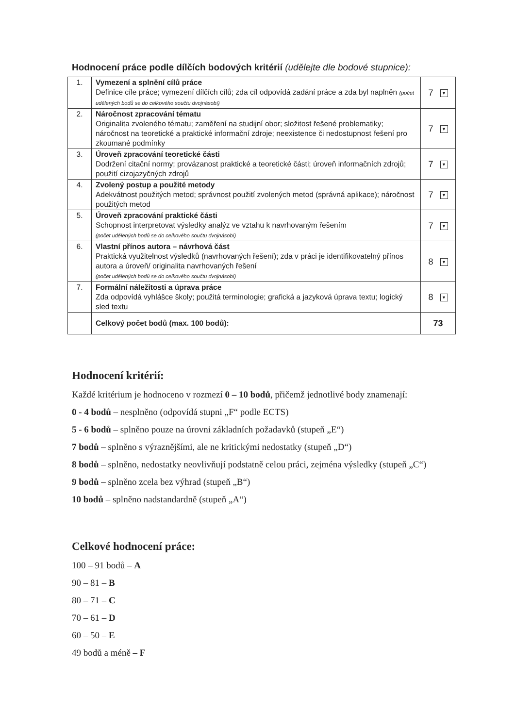Hodnocení práce podle dílčích bodových kritérií (udělejte dle bodové stupnice):
| 1. | Vymezení a splnění cílů práce Definice cíle práce; vymezení dílčích cílů; zda cíl odpovídá zadání práce a zda byl naplněn (počet udělených bodů se do celkového součtu dvojnásobí) | 7 ▼ |
| 2. | Náročnost zpracování tématu Originalita zvoleného tématu; zaměření na studijní obor; složitost řešené problematiky; náročnost na teoretické a praktické informační zdroje; neexistence či nedostupnost řešení pro zkoumané podmínky | 7 ▼ |
| 3. | Úroveň zpracování teoretické části Dodržení citační normy; provázanost praktické a teoretické části; úroveň informačních zdrojů; použití cizojazyčných zdrojů | 7 ▼ |
| 4. | Zvolený postup a použité metody Adekvátnost použitých metod; správnost použití zvolených metod (správná aplikace); náročnost použitých metod | 7 ▼ |
| 5. | Úroveň zpracování praktické části Schopnost interpretovat výsledky analýz ve vztahu k navrhovaným řešením (počet udělených bodů se do celkového součtu dvojnásobí) | 7 ▼ |
| 6. | Vlastní přínos autora – návrhová část Praktická využitelnost výsledků (navrhovaných řešení); zda v práci je identifikovatelný přínos autora a úroveň/ originalita navrhovaných řešení (počet udělených bodů se do celkového součtu dvojnásobí) | 8 ▼ |
| 7. | Formální náležitosti a úprava práce Zda odpovídá vyhlášce školy; použitá terminologie; grafická a jazyková úprava textu; logický sled textu | 8 ▼ |
| | Celkový počet bodů (max. 100 bodů): | 73 |
Hodnocení kritérií:
Každé kritérium je hodnoceno v rozmezí 0 – 10 bodů, přičemž jednotlivé body znamenají:
0 - 4 bodů – nesplněno (odpovídá stupni „F“ podle ECTS)
5 - 6 bodů – splněno pouze na úrovni základních požadavků (stupeň „E“)
7 bodů – splněno s výraznějšími, ale ne kritickými nedostatky (stupeň „D“)
8 bodů – splněno, nedostatky neovlivňují podstatně celou práci, zejména výsledky (stupeň „C“)
9 bodů – splněno zcela bez výhrad (stupeň „B“)
10 bodů – splněno nadstandardně (stupeň „A“)
Celkové hodnocení práce:
100 – 91 bodů – A
90 – 81 – B
80 – 71 – C
70 – 61 – D
60 – 50 – E
49 bodů a méně – F